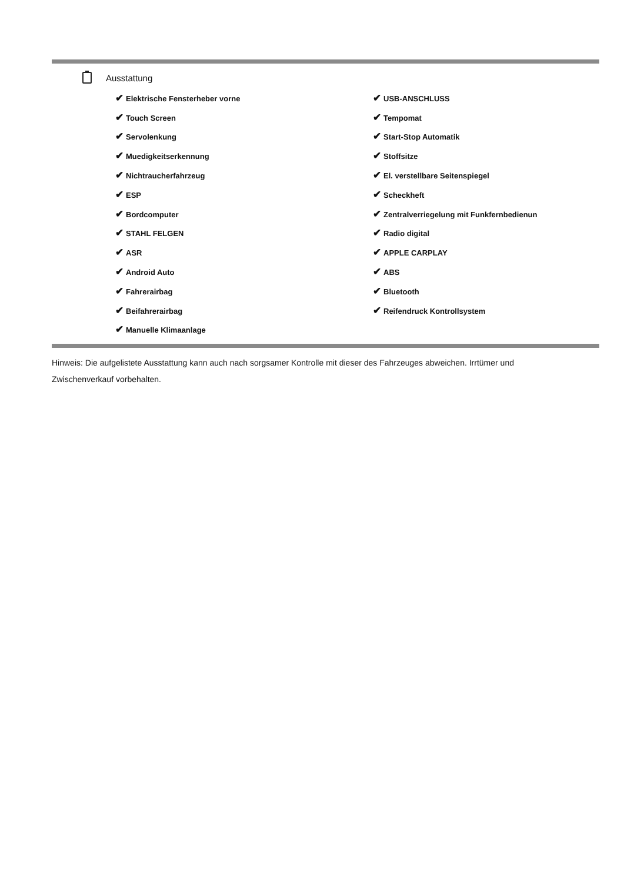Ausstattung
| ✔ Elektrische Fensterheber vorne | ✔ USB-ANSCHLUSS |
| ✔ Touch Screen | ✔ Tempomat |
| ✔ Servolenkung | ✔ Start-Stop Automatik |
| ✔ Muedigkeitserkennung | ✔ Stoffsitze |
| ✔ Nichtraucherfahrzeug | ✔ El. verstellbare Seitenspiegel |
| ✔ ESP | ✔ Scheckheft |
| ✔ Bordcomputer | ✔ Zentralverriegelung mit Funkfernbedienun |
| ✔ STAHL FELGEN | ✔ Radio digital |
| ✔ ASR | ✔ APPLE CARPLAY |
| ✔ Android Auto | ✔ ABS |
| ✔ Fahrerairbag | ✔ Bluetooth |
| ✔ Beifahrerairbag | ✔ Reifendruck Kontrollsystem |
| ✔ Manuelle Klimaanlage | |
Hinweis: Die aufgelistete Ausstattung kann auch nach sorgsamer Kontrolle mit dieser des Fahrzeuges abweichen. Irrtümer und Zwischenverkauf vorbehalten.